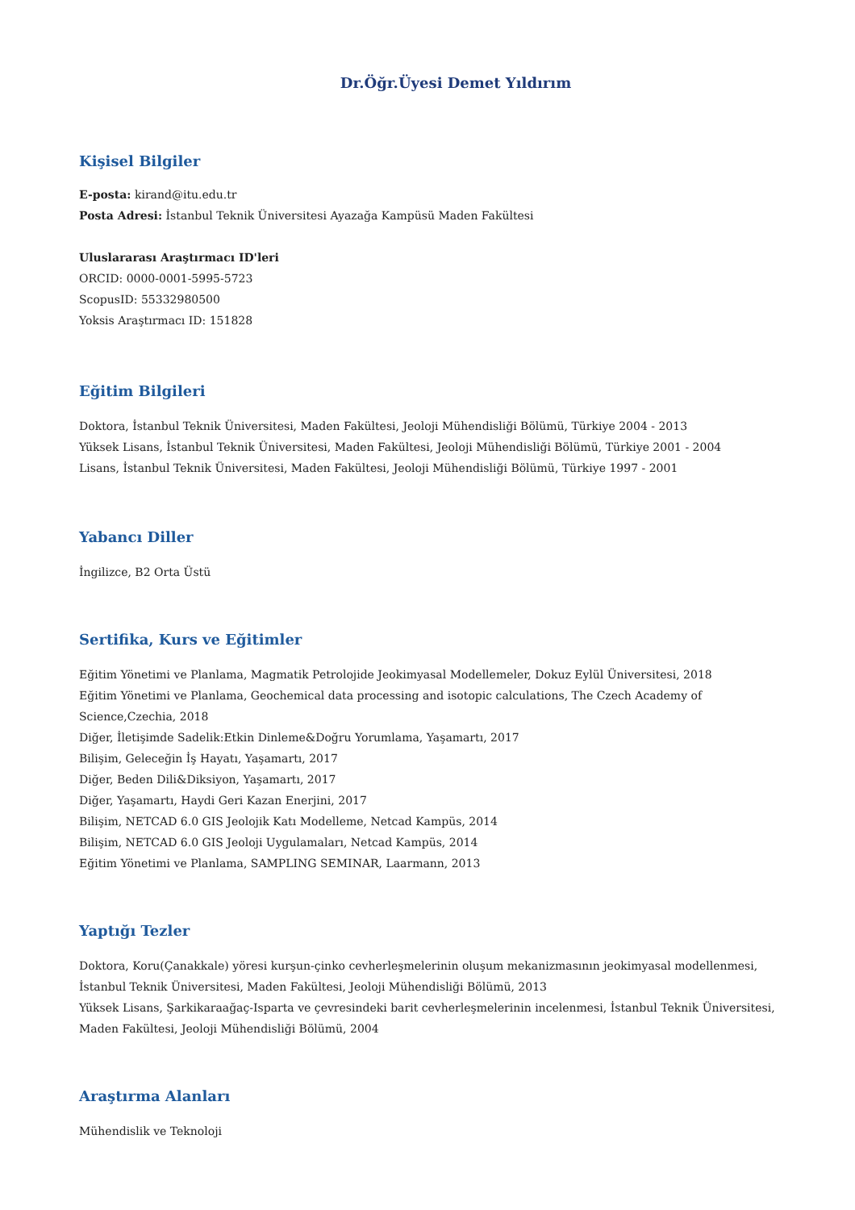Dr.Öğr.Üyesi Demet Yıldırım
Kişisel Bilgiler
E-posta: kirand@itu.edu.tr
Posta Adresi: İstanbul Teknik Üniversitesi Ayazağa Kampüsü Maden Fakültesi
Uluslararası Araştırmacı ID'leri
ORCID: 0000-0001-5995-5723
ScopusID: 55332980500
Yoksis Araştırmacı ID: 151828
Eğitim Bilgileri
Doktora, İstanbul Teknik Üniversitesi, Maden Fakültesi, Jeoloji Mühendisliği Bölümü, Türkiye 2004 - 2013
Yüksek Lisans, İstanbul Teknik Üniversitesi, Maden Fakültesi, Jeoloji Mühendisliği Bölümü, Türkiye 2001 - 2004
Lisans, İstanbul Teknik Üniversitesi, Maden Fakültesi, Jeoloji Mühendisliği Bölümü, Türkiye 1997 - 2001
Yabancı Diller
İngilizce, B2 Orta Üstü
Sertifika, Kurs ve Eğitimler
Eğitim Yönetimi ve Planlama, Magmatik Petrolojide Jeokimyasal Modellemeler, Dokuz Eylül Üniversitesi, 2018
Eğitim Yönetimi ve Planlama, Geochemical data processing and isotopic calculations, The Czech Academy of Science,Czechia, 2018
Diğer, İletişimde Sadelik:Etkin Dinleme&Doğru Yorumlama, Yaşamartı, 2017
Bilişim, Geleceğin İş Hayatı, Yaşamartı, 2017
Diğer, Beden Dili&Diksiyon, Yaşamartı, 2017
Diğer, Yaşamartı, Haydi Geri Kazan Enerjini, 2017
Bilişim, NETCAD 6.0 GIS Jeolojik Katı Modelleme, Netcad Kampüs, 2014
Bilişim, NETCAD 6.0 GIS Jeoloji Uygulamaları, Netcad Kampüs, 2014
Eğitim Yönetimi ve Planlama, SAMPLING SEMINAR, Laarmann, 2013
Yaptığı Tezler
Doktora, Koru(Çanakkale) yöresi kurşun-çinko cevherleşmelerinin oluşum mekanizmasının jeokimyasal modellenmesi, İstanbul Teknik Üniversitesi, Maden Fakültesi, Jeoloji Mühendisliği Bölümü, 2013
Yüksek Lisans, Şarkikaraağaç-Isparta ve çevresindeki barit cevherleşmelerinin incelenmesi, İstanbul Teknik Üniversitesi, Maden Fakültesi, Jeoloji Mühendisliği Bölümü, 2004
Araştırma Alanları
Mühendislik ve Teknoloji